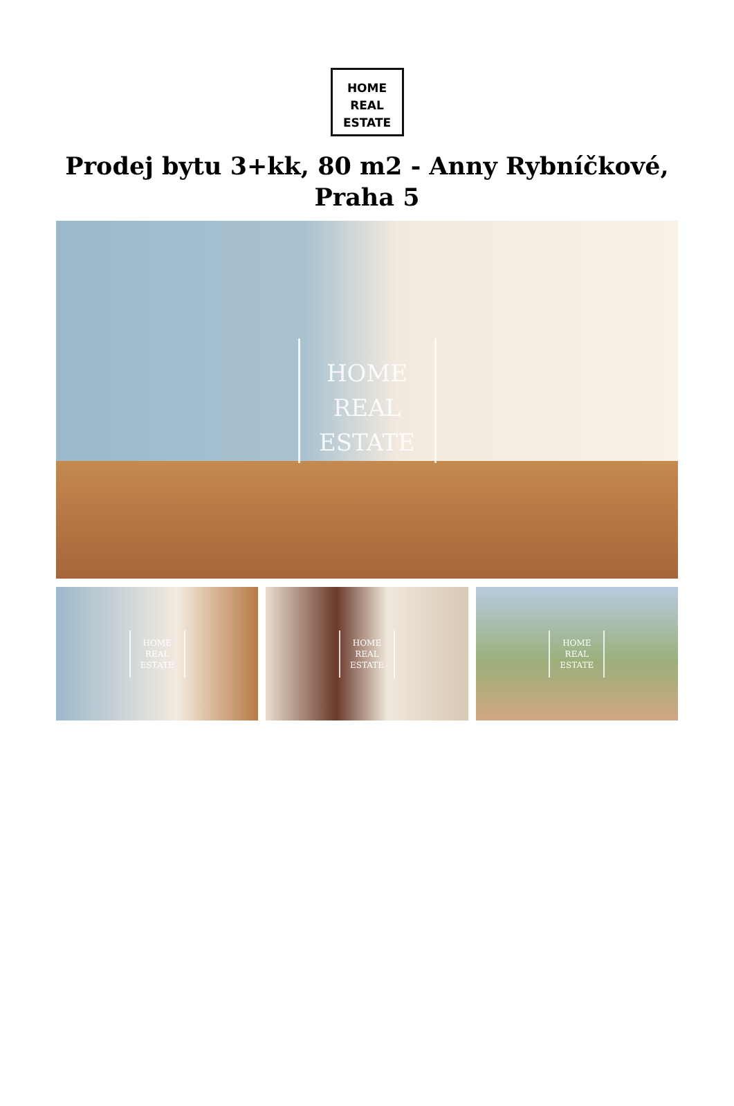HOME
REAL
ESTATE
Prodej bytu 3+kk, 80 m2 - Anny Rybníčkové, Praha 5
HOME
REAL
ESTATE
HOME
REAL
ESTATE
HOME
REAL
ESTATE
HOME
REAL
ESTATE